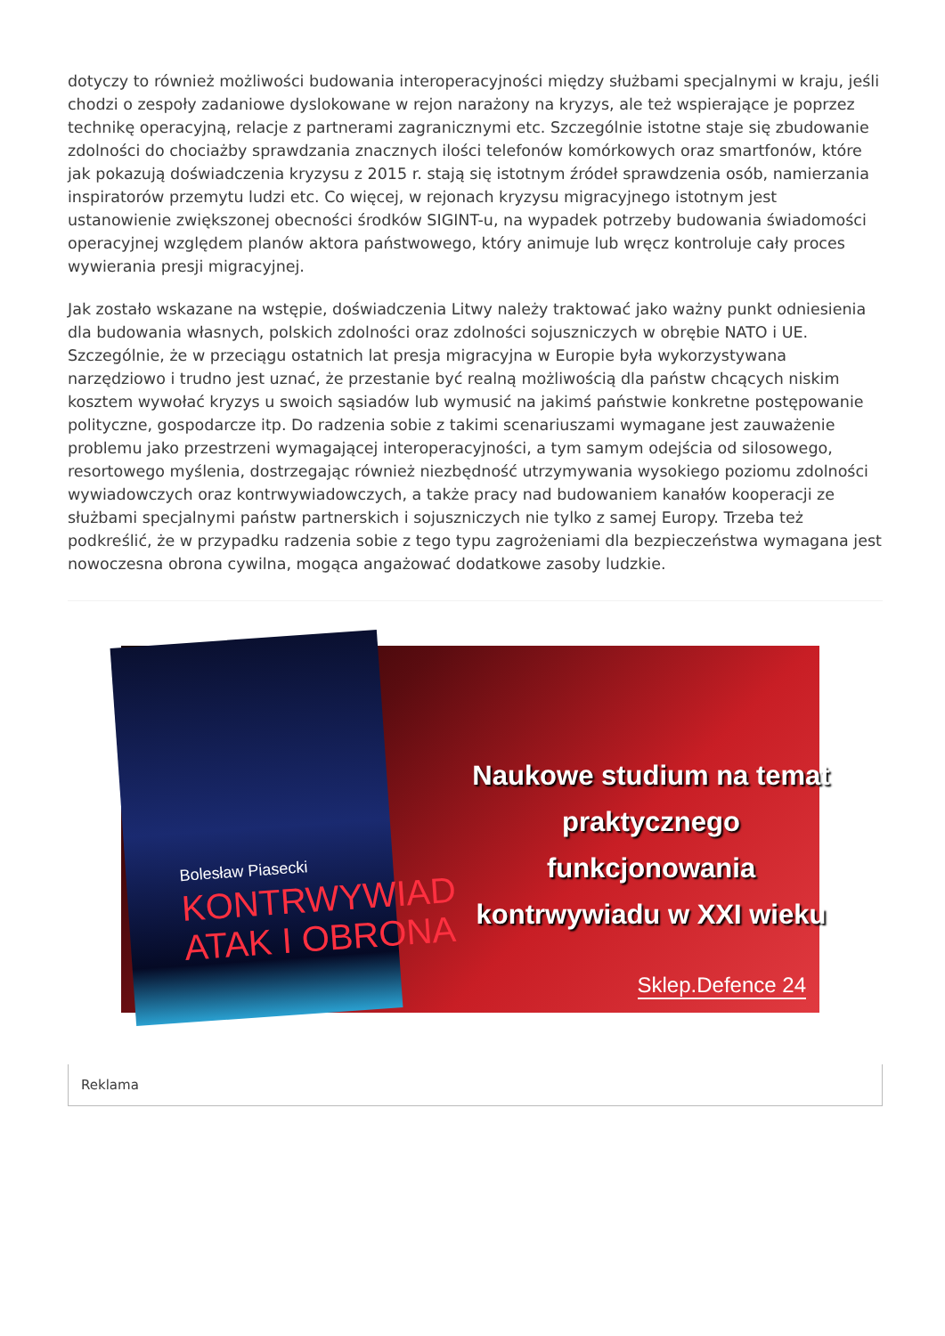dotyczy to również możliwości budowania interoperacyjności między służbami specjalnymi w kraju, jeśli chodzi o zespoły zadaniowe dyslokowane w rejon narażony na kryzys, ale też wspierające je poprzez technikę operacyjną, relacje z partnerami zagranicznymi etc. Szczególnie istotne staje się zbudowanie zdolności do chociażby sprawdzania znacznych ilości telefonów komórkowych oraz smartfonów, które jak pokazują doświadczenia kryzysu z 2015 r. stają się istotnym źródeł sprawdzenia osób, namierzania inspiratorów przemytu ludzi etc. Co więcej, w rejonach kryzysu migracyjnego istotnym jest ustanowienie zwiększonej obecności środków SIGINT-u, na wypadek potrzeby budowania świadomości operacyjnej względem planów aktora państwowego, który animuje lub wręcz kontroluje cały proces wywierania presji migracyjnej.
Jak zostało wskazane na wstępie, doświadczenia Litwy należy traktować jako ważny punkt odniesienia dla budowania własnych, polskich zdolności oraz zdolności sojuszniczych w obrębie NATO i UE. Szczególnie, że w przeciągu ostatnich lat presja migracyjna w Europie była wykorzystywana narzędziowo i trudno jest uznać, że przestanie być realną możliwością dla państw chcących niskim kosztem wywołać kryzys u swoich sąsiadów lub wymusić na jakimś państwie konkretne postępowanie polityczne, gospodarcze itp. Do radzenia sobie z takimi scenariuszami wymagane jest zauważenie problemu jako przestrzeni wymagającej interoperacyjności, a tym samym odejścia od silosowego, resortowego myślenia, dostrzegając również niezbędność utrzymywania wysokiego poziomu zdolności wywiadowczych oraz kontrwywiadowczych, a także pracy nad budowaniem kanałów kooperacji ze służbami specjalnymi państw partnerskich i sojuszniczych nie tylko z samej Europy. Trzeba też podkreślić, że w przypadku radzenia sobie z tego typu zagrożeniami dla bezpieczeństwa wymagana jest nowoczesna obrona cywilna, mogąca angażować dodatkowe zasoby ludzkie.
Naukowe studium na temat praktycznego funkcjonowania kontrwywiadu w XXI wieku
Sklep.Defence 24
Bolesław Piasecki
KONTRWYWIAD
ATAK I OBRONA
Reklama